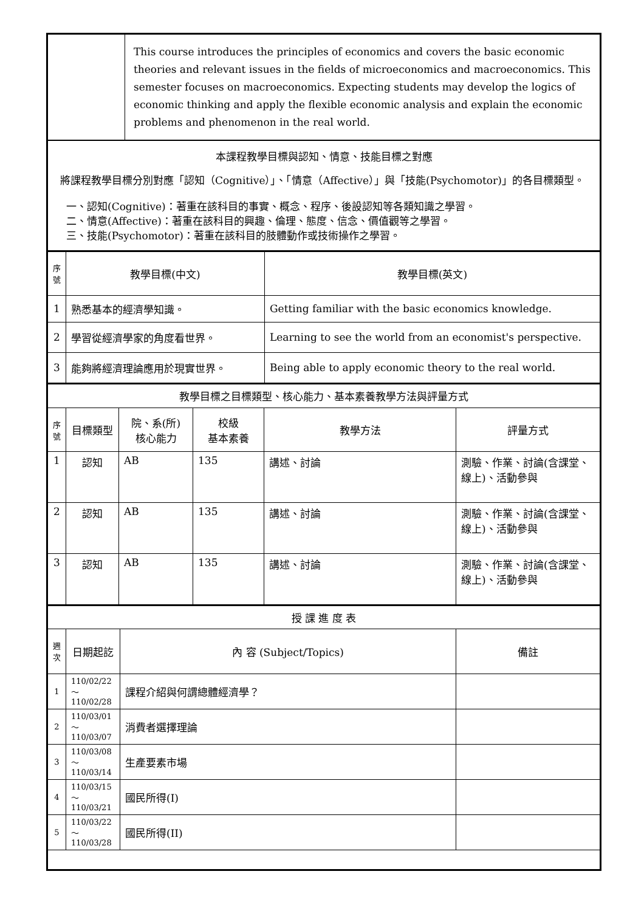| | This course introduces the principles of economics and covers the basic economic theories and relevant issues in the fields of microeconomics and macroeconomics. This semester focuses on macroeconomics. Expecting students may develop the logics of economic thinking and apply the flexible economic analysis and explain the economic problems and phenomenon in the real world. |
| 本課程教學目標與認知、情意、技能目標之對應 將課程教學目標分別對應「認知（Cognitive）」、「情意（Affective）」與「技能(Psychomotor)」的各目標類型。 一、認知(Cognitive)：著重在該科目的事實、概念、程序、後設認知等各類知識之學習。 二、情意(Affective)：著重在該科目的興趣、倫理、態度、信念、價值觀等之學習。 三、技能(Psychomotor)：著重在該科目的肢體動作或技術操作之學習。 | |
| 序號 | 教學目標(中文) | 教學目標(英文) |
| --- | --- | --- |
| 1 | 熟悉基本的經濟學知識。 | Getting familiar with the basic economics knowledge. |
| 2 | 學習從經濟學家的角度看世界。 | Learning to see the world from an economist's perspective. |
| 3 | 能夠將經濟理論應用於現實世界。 | Being able to apply economic theory to the real world. |
| 教學目標之目標類型、核心能力、基本素養教學方法與評量方式 | | | | | |
| --- | --- | --- | --- | --- | --- |
| 序號 | 目標類型 | 院、系(所) 核心能力 | 校級 基本素養 | 教學方法 | 評量方式 |
| 1 | 認知 | AB | 135 | 講述、討論 | 測驗、作業、討論(含課堂、線上)、活動參與 |
| 2 | 認知 | AB | 135 | 講述、討論 | 測驗、作業、討論(含課堂、線上)、活動參與 |
| 3 | 認知 | AB | 135 | 講述、討論 | 測驗、作業、討論(含課堂、線上)、活動參與 |
| 授 課 進 度 表 | | | |
| --- | --- | --- | --- |
| 週次 | 日期起訖 | 內 容 (Subject/Topics) | 備註 |
| 1 | 110/02/22～ 110/02/28 | 課程介紹與何謂總體經濟學？ | |
| 2 | 110/03/01～ 110/03/07 | 消費者選擇理論 | |
| 3 | 110/03/08～ 110/03/14 | 生產要素市場 | |
| 4 | 110/03/15～ 110/03/21 | 國民所得(I) | |
| 5 | 110/03/22～ 110/03/28 | 國民所得(II) | |